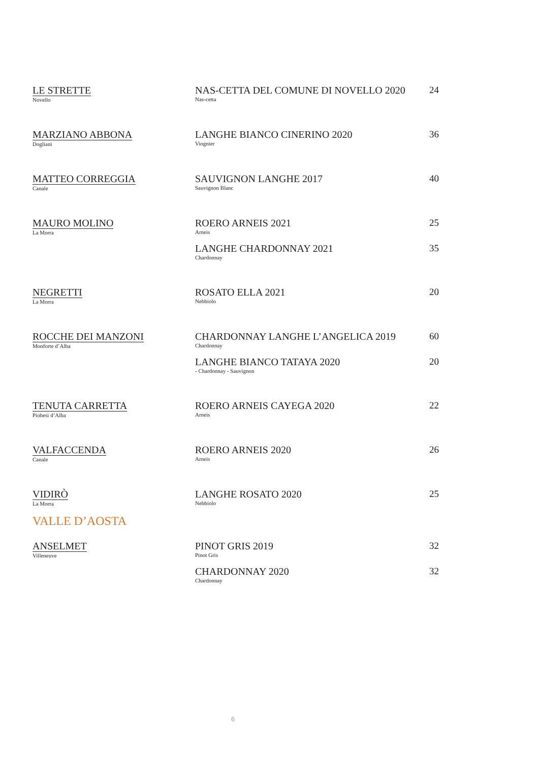| LE STRETTE Novello | NAS-CETTA DEL COMUNE DI NOVELLO 2020 Nas-cetta | 24 |
| MARZIANO ABBONA Dogliani | LANGHE BIANCO CINERINO 2020 Viognier | 36 |
| MATTEO CORREGGIA Canale | SAUVIGNON LANGHE 2017 Sauvignon Blanc | 40 |
| MAURO MOLINO La Morra | ROERO ARNEIS 2021 Arneis | 25 |
| | LANGHE CHARDONNAY 2021 Chardonnay | 35 |
| NEGRETTI La Morra | ROSATO ELLA 2021 Nebbiolo | 20 |
| ROCCHE DEI MANZONI Monforte d’Alba | CHARDONNAY LANGHE L’ANGELICA 2019 Chardonnay | 60 |
| | LANGHE BIANCO TATAYA 2020 - Chardonnay - Sauvignon | 20 |
| TENUTA CARRETTA Piobesi d’Alba | ROERO ARNEIS CAYEGA 2020 Arneis | 22 |
| VALFACCENDA Canale | ROERO ARNEIS 2020 Arneis | 26 |
| VIDIRÒ La Morra | LANGHE ROSATO 2020 Nebbiolo | 25 |
VALLE D’AOSTA
| ANSELMET Villeneuve | PINOT GRIS 2019 Pinot Gris | 32 |
| | CHARDONNAY 2020 Chardonnay | 32 |
6